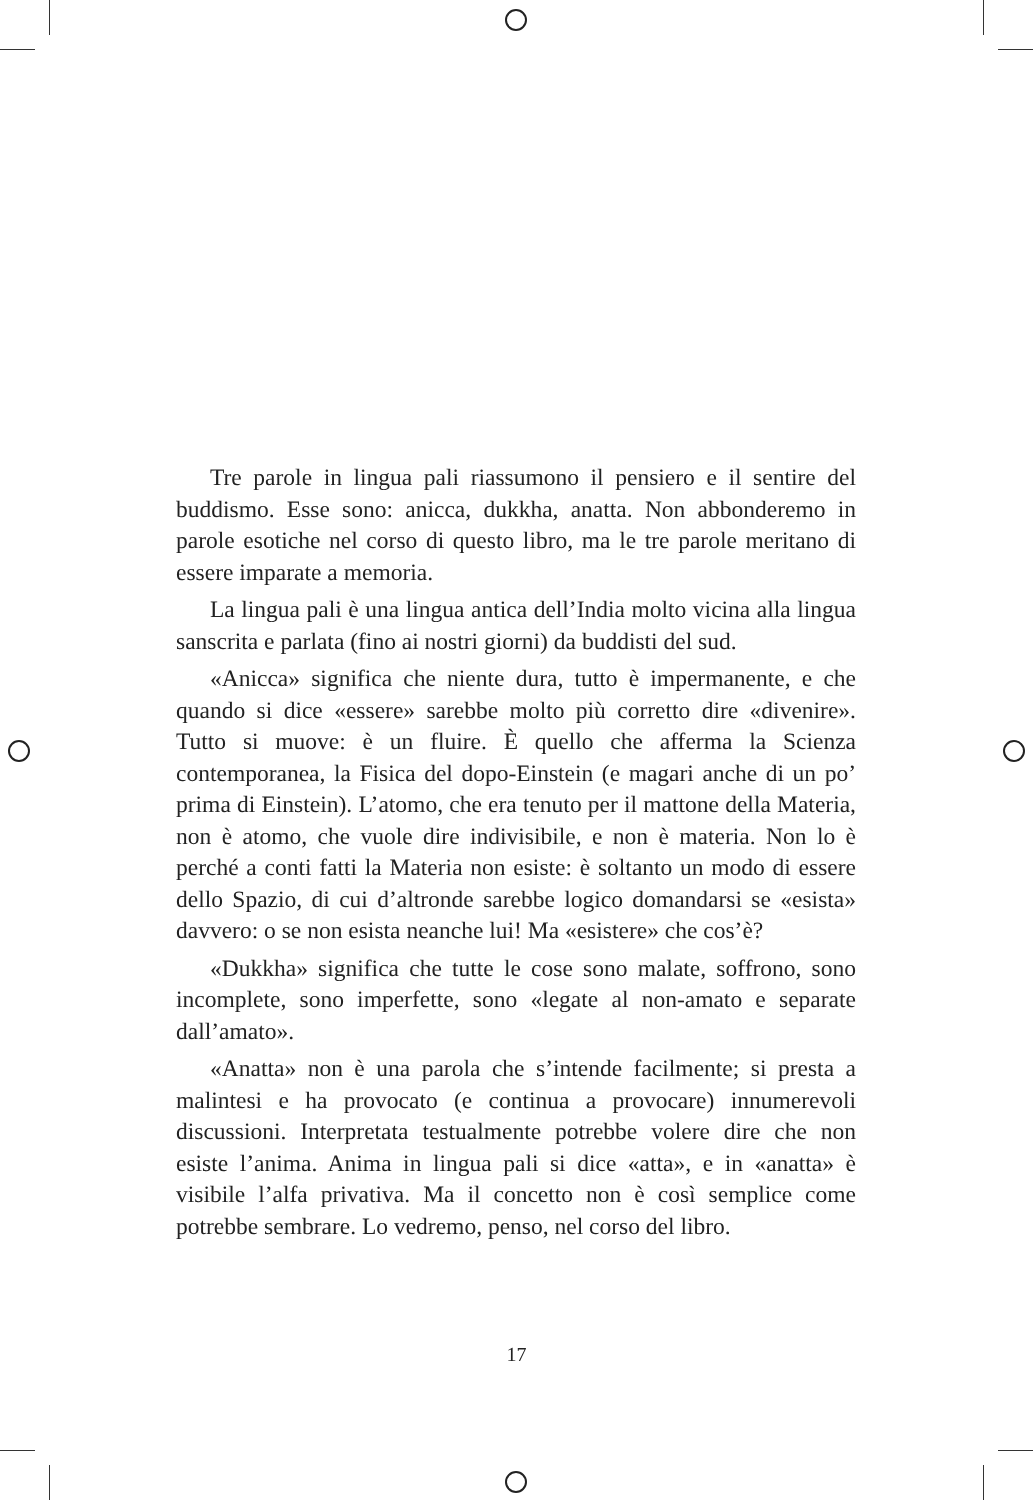Tre parole in lingua pali riassumono il pensiero e il sentire del buddismo. Esse sono: anicca, dukkha, anatta. Non abbonderemo in parole esotiche nel corso di questo libro, ma le tre parole meritano di essere imparate a memoria.
La lingua pali è una lingua antica dell’India molto vicina alla lingua sanscrita e parlata (fino ai nostri giorni) da buddisti del sud.
«Anicca» significa che niente dura, tutto è impermanente, e che quando si dice «essere» sarebbe molto più corretto dire «divenire». Tutto si muove: è un fluire. È quello che afferma la Scienza contemporanea, la Fisica del dopo-Einstein (e magari anche di un po’ prima di Einstein). L’atomo, che era tenuto per il mattone della Materia, non è atomo, che vuole dire indivisibile, e non è materia. Non lo è perché a conti fatti la Materia non esiste: è soltanto un modo di essere dello Spazio, di cui d’altronde sarebbe logico domandarsi se «esista» davvero: o se non esista neanche lui! Ma «esistere» che cos’è?
«Dukkha» significa che tutte le cose sono malate, soffrono, sono incomplete, sono imperfette, sono «legate al non-amato e separate dall’amato».
«Anatta» non è una parola che s’intende facilmente; si presta a malintesi e ha provocato (e continua a provocare) innumerevoli discussioni. Interpretata testualmente potrebbe volere dire che non esiste l’anima. Anima in lingua pali si dice «atta», e in «anatta» è visibile l’alfa privativa. Ma il concetto non è così semplice come potrebbe sembrare. Lo vedremo, penso, nel corso del libro.
17